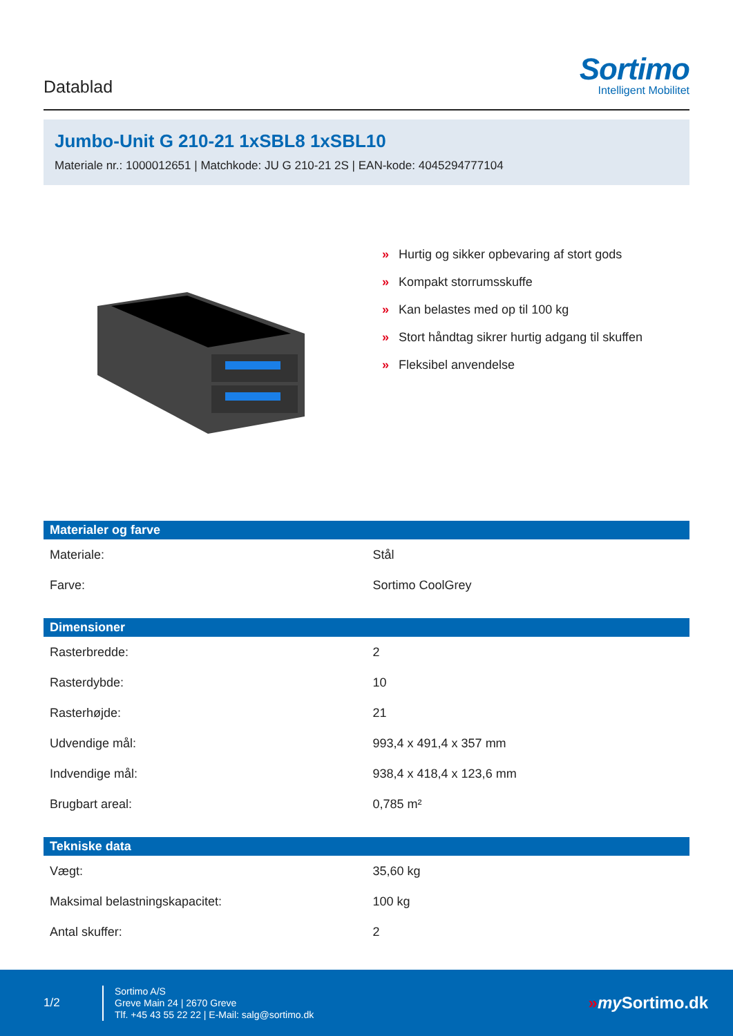Datablad
Sortimo
Intelligent Mobilitet
Jumbo-Unit G 210-21 1xSBL8 1xSBL10
Materiale nr.: 1000012651 | Matchkode: JU G 210-21 2S | EAN-kode: 4045294777104
» Hurtig og sikker opbevaring af stort gods
» Kompakt storrumsskuffe
» Kan belastes med op til 100 kg
» Stort håndtag sikrer hurtig adgang til skuffen
» Fleksibel anvendelse
| Materialer og farve | |
| --- | --- |
| Materiale: | Stål |
| Farve: | Sortimo CoolGrey |
| Dimensioner | |
| --- | --- |
| Rasterbredde: | 2 |
| Rasterdybde: | 10 |
| Rasterhøjde: | 21 |
| Udvendige mål: | 993,4 x 491,4 x 357 mm |
| Indvendige mål: | 938,4 x 418,4 x 123,6 mm |
| Brugbart areal: | 0,785 m² |
| Tekniske data | |
| --- | --- |
| Vægt: | 35,60 kg |
| Maksimal belastningskapacitet: | 100 kg |
| Antal skuffer: | 2 |
1/2
Sortimo A/S
Greve Main 24 | 2670 Greve
Tlf. +45 43 55 22 22 | E-Mail: salg@sortimo.dk
»my Sortimo.dk